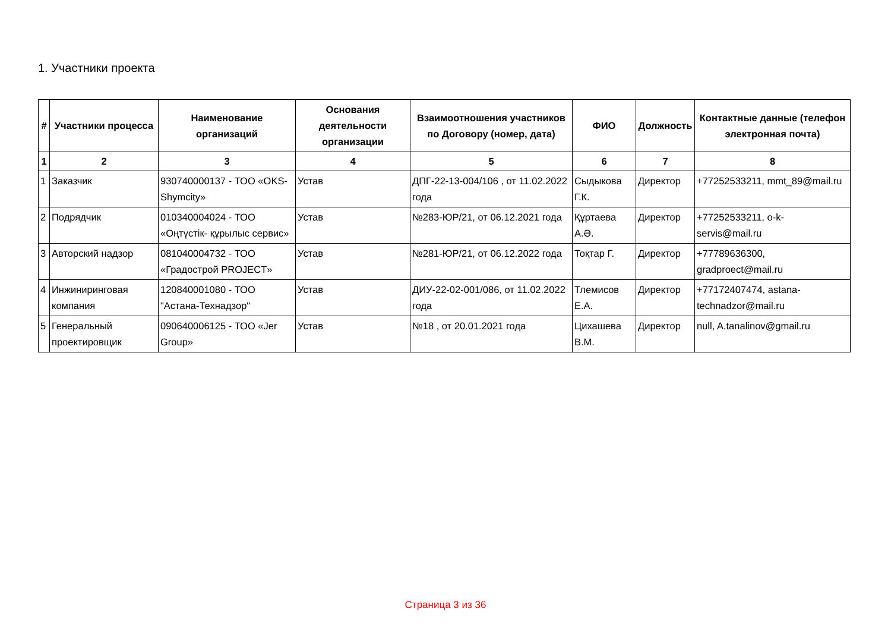1. Участники проекта
| # | Участники процесса | Наименование организаций | Основания деятельности организации | Взаимоотношения участников по Договору (номер, дата) | ФИО | Должность | Контактные данные (телефон электронная почта) |
| --- | --- | --- | --- | --- | --- | --- | --- |
| 1 | 2 | 3 | 4 | 5 | 6 | 7 | 8 |
| 1 | Заказчик | 930740000137 - ТОО «OKS-Shymcity» | Устав | ДПГ-22-13-004/106 , от 11.02.2022 года | Сыдыкова Г.К. | Директор | +77252533211, mmt_89@mail.ru |
| 2 | Подрядчик | 010340004024 - ТОО «Оңтүстік- құрылыс сервис» | Устав | №283-ЮР/21, от 06.12.2021 года | Құртаева А.Ә. | Директор | +77252533211, o-k-servis@mail.ru |
| 3 | Авторский надзор | 081040004732 - ТОО «Градострой PROJECT» | Устав | №281-ЮР/21, от 06.12.2022 года | Тоқтар Г. | Директор | +77789636300, gradproect@mail.ru |
| 4 | Инжиниринговая компания | 120840001080 - ТОО "Астана-Технадзор" | Устав | ДИУ-22-02-001/086, от 11.02.2022 года | Тлемисов Е.А. | Директор | +77172407474, astana-technadzor@mail.ru |
| 5 | Генеральный проектировщик | 090640006125 - ТОО «Jer Group» | Устав | №18 , от 20.01.2021 года | Цихашева В.М. | Директор | null, A.tanalinov@gmail.ru |
Страница 3 из 36